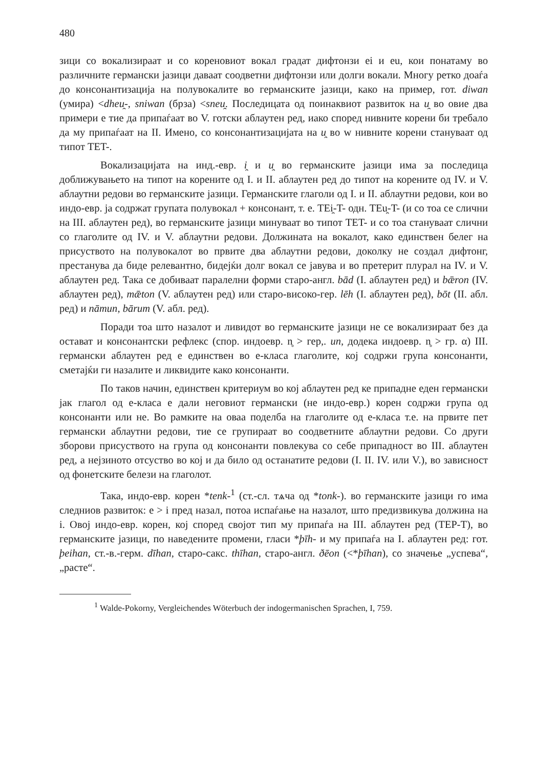480
зици со вокализираат и со кореновиот вокал градат дифтонзи ei и eu, кои понатаму во различните германски јазици даваат соодветни дифтонзи или долги вокали. Многу ретко доаѓа до консонантизација на полувокалите во германските јазици, како на пример, гот. diwan (умира) <dheu̯-, sniwan (брза) <sneu̯. Последицата од поинаквиот развиток на u̯ во овие два примери е тие да припаѓаат во V. готски аблаутен ред, иако според нивните корени би требало да му припаѓаат на II. Имено, со консонантизацијата на u̯ во w нивните корени стануваат од типот TET-.
Вокализацијата на инд.-евр. i̯ и u̯ во германските јазици има за последица доближувањето на типот на корените од I. и II. аблаутен ред до типот на корените од IV. и V. аблаутни редови во германските јазици. Германските глаголи од I. и II. аблаутни редови, кои во индо-евр. ја содржат групата полувокал + консонант, т. е. TEi̯-T- одн. TEu̯-T- (и со тоа се слични на III. аблаутен ред), во германските јазици минуваат во типот TET- и со тоа стануваат слични со глаголите од IV. и V. аблаутни редови. Должината на вокалот, како единствен белег на присуството на полувокалот во првите два аблаутни редови, доколку не создал дифтонг, престанува да биде релевантно, бидејќи долг вокал се јавува и во претерит плурал на IV. и V. аблаутен ред. Така се добиваат паралелни форми старо-англ. bād (I. аблаутен ред) и bǣron (IV. аблаутен ред), mǣton (V. аблаутен ред) или старо-високо-гер. lēh (I. аблаутен ред), bōt (II. абл. ред) и nāmun, bārum (V. абл. ред).
Поради тоа што назалот и ливидот во германските јазици не се вокализираат без да остават и консонантски рефлекс (спор. индоевр. n̥ > гер,. un, додека индоевр. n̥ > гр. α) III. германски аблаутен ред е единствен во е-класа глаголите, кој содржи група консонанти, сметајќи ги назалите и ликвидите како консонанти.
По таков начин, единствен критериум во кој аблаутен ред ке припадне еден германски јак глагол од е-класа е дали неговиот германски (не индо-евр.) корен содржи група од консонанти или не. Во рамките на оваа поделба на глаголите од е-класа т.е. на првите пет германски аблаутни редови, тие се групираат во соодветните аблаутни редови. Со други зборови присуството на група од консонанти повлекува со себе припадност во III. аблаутен ред, а нејзиното отсуство во кој и да било од останатите редови (I. II. IV. или V.), во зависност од фонетските белези на глаголот.
Така, индо-евр. корен *tenk-<sup>1</sup> (ст.-сл. тѧча од *tonk-). во германските јазици го има следниов развиток: e > i пред назал, потоа испаѓање на назалот, што предизвикува должина на i. Овој индо-евр. корен, кој според својот тип му припаѓа на III. аблаутен ред (TEP-T), во германските јазици, по наведените промени, гласи *þīh- и му припаѓа на I. аблаутен ред: гот. þeihan, ст.-в.-герм. dīhan, старо-сакс. thīhan, старо-англ. ðēon (<*þīhan), со значење „успева“, „расте“.
<sup>1</sup> Walde-Pokorny, Vergleichendes Wöterbuch der indogermanischen Sprachen, I, 759.